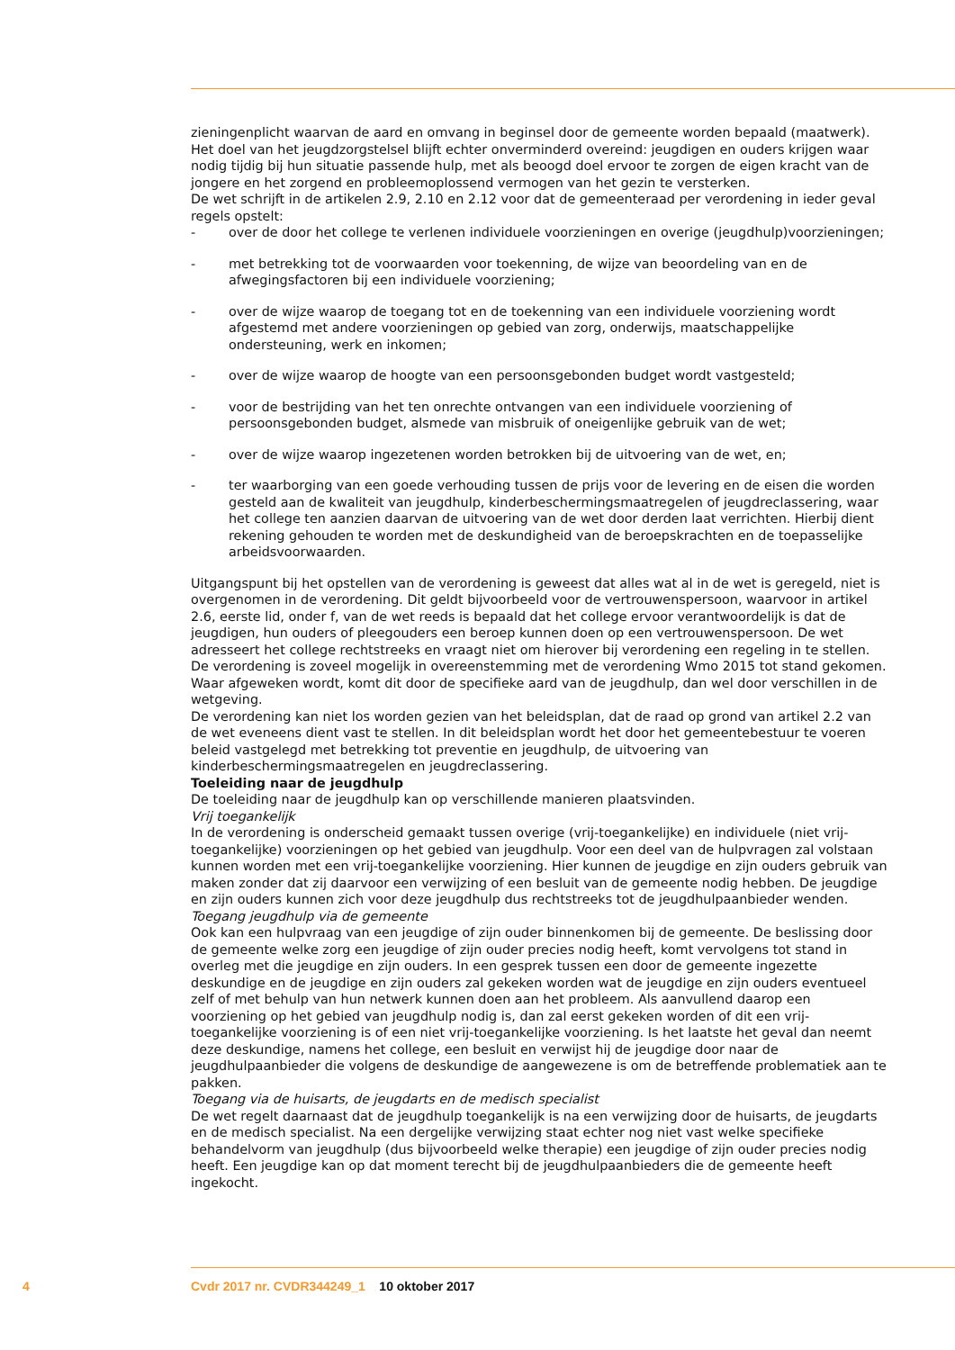zieningenplicht waarvan de aard en omvang in beginsel door de gemeente worden bepaald (maatwerk). Het doel van het jeugdzorgstelsel blijft echter onverminderd overeind: jeugdigen en ouders krijgen waar nodig tijdig bij hun situatie passende hulp, met als beoogd doel ervoor te zorgen de eigen kracht van de jongere en het zorgend en probleemoplossend vermogen van het gezin te versterken.
De wet schrijft in de artikelen 2.9, 2.10 en 2.12 voor dat de gemeenteraad per verordening in ieder geval regels opstelt:
- over de door het college te verlenen individuele voorzieningen en overige (jeugdhulp)voorzieningen;
- met betrekking tot de voorwaarden voor toekenning, de wijze van beoordeling van en de afwegingsfactoren bij een individuele voorziening;
- over de wijze waarop de toegang tot en de toekenning van een individuele voorziening wordt afgestemd met andere voorzieningen op gebied van zorg, onderwijs, maatschappelijke ondersteuning, werk en inkomen;
- over de wijze waarop de hoogte van een persoonsgebonden budget wordt vastgesteld;
- voor de bestrijding van het ten onrechte ontvangen van een individuele voorziening of persoonsgebonden budget, alsmede van misbruik of oneigenlijke gebruik van de wet;
- over de wijze waarop ingezetenen worden betrokken bij de uitvoering van de wet, en;
- ter waarborging van een goede verhouding tussen de prijs voor de levering en de eisen die worden gesteld aan de kwaliteit van jeugdhulp, kinderbeschermingsmaatregelen of jeugdreclassering, waar het college ten aanzien daarvan de uitvoering van de wet door derden laat verrichten. Hierbij dient rekening gehouden te worden met de deskundigheid van de beroepskrachten en de toepasselijke arbeidsvoorwaarden.
Uitgangspunt bij het opstellen van de verordening is geweest dat alles wat al in de wet is geregeld, niet is overgenomen in de verordening. Dit geldt bijvoorbeeld voor de vertrouwenspersoon, waarvoor in artikel 2.6, eerste lid, onder f, van de wet reeds is bepaald dat het college ervoor verantwoordelijk is dat de jeugdigen, hun ouders of pleegouders een beroep kunnen doen op een vertrouwenspersoon. De wet adresseert het college rechtstreeks en vraagt niet om hierover bij verordening een regeling in te stellen.
De verordening is zoveel mogelijk in overeenstemming met de verordening Wmo 2015 tot stand gekomen. Waar afgeweken wordt, komt dit door de specifieke aard van de jeugdhulp, dan wel door verschillen in de wetgeving.
De verordening kan niet los worden gezien van het beleidsplan, dat de raad op grond van artikel 2.2 van de wet eveneens dient vast te stellen. In dit beleidsplan wordt het door het gemeentebestuur te voeren beleid vastgelegd met betrekking tot preventie en jeugdhulp, de uitvoering van kinderbeschermingsmaatregelen en jeugdreclassering.
Toeleiding naar de jeugdhulp
De toeleiding naar de jeugdhulp kan op verschillende manieren plaatsvinden.
Vrij toegankelijk
In de verordening is onderscheid gemaakt tussen overige (vrij-toegankelijke) en individuele (niet vrij-toegankelijke) voorzieningen op het gebied van jeugdhulp. Voor een deel van de hulpvragen zal volstaan kunnen worden met een vrij-toegankelijke voorziening. Hier kunnen de jeugdige en zijn ouders gebruik van maken zonder dat zij daarvoor een verwijzing of een besluit van de gemeente nodig hebben. De jeugdige en zijn ouders kunnen zich voor deze jeugdhulp dus rechtstreeks tot de jeugdhulpaanbieder wenden.
Toegang jeugdhulp via de gemeente
Ook kan een hulpvraag van een jeugdige of zijn ouder binnenkomen bij de gemeente. De beslissing door de gemeente welke zorg een jeugdige of zijn ouder precies nodig heeft, komt vervolgens tot stand in overleg met die jeugdige en zijn ouders. In een gesprek tussen een door de gemeente ingezette deskundige en de jeugdige en zijn ouders zal gekeken worden wat de jeugdige en zijn ouders eventueel zelf of met behulp van hun netwerk kunnen doen aan het probleem. Als aanvullend daarop een voorziening op het gebied van jeugdhulp nodig is, dan zal eerst gekeken worden of dit een vrij-toegankelijke voorziening is of een niet vrij-toegankelijke voorziening. Is het laatste het geval dan neemt deze deskundige, namens het college, een besluit en verwijst hij de jeugdige door naar de jeugdhulpaanbieder die volgens de deskundige de aangewezene is om de betreffende problematiek aan te pakken.
Toegang via de huisarts, de jeugdarts en de medisch specialist
De wet regelt daarnaast dat de jeugdhulp toegankelijk is na een verwijzing door de huisarts, de jeugdarts en de medisch specialist. Na een dergelijke verwijzing staat echter nog niet vast welke specifieke behandelvorm van jeugdhulp (dus bijvoorbeeld welke therapie) een jeugdige of zijn ouder precies nodig heeft. Een jeugdige kan op dat moment terecht bij de jeugdhulpaanbieders die de gemeente heeft ingekocht.
4 Cvdr 2017 nr. CVDR344249_1 10 oktober 2017